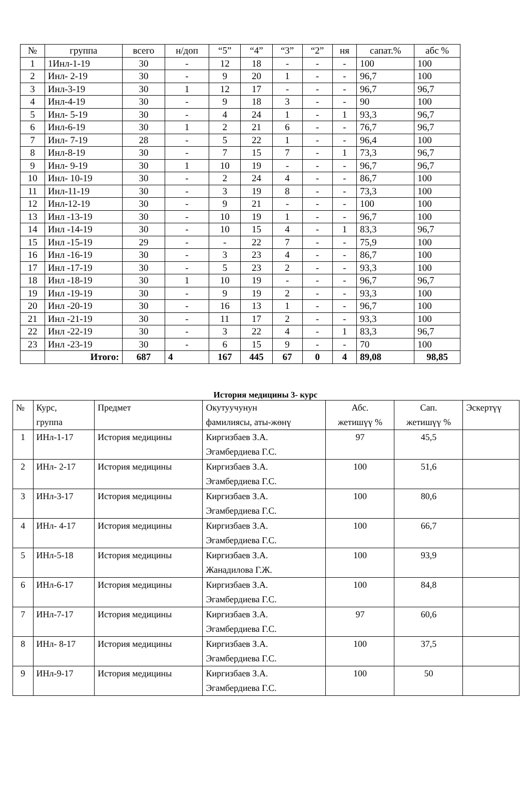| № | группа | всего | н/доп | “5” | “4” | “3” | “2” | ня | сапат.% | абс % |
| --- | --- | --- | --- | --- | --- | --- | --- | --- | --- | --- |
| 1 | 1Инл-1-19 | 30 | - | 12 | 18 | - | - | - | 100 | 100 |
| 2 | Инл- 2-19 | 30 | - | 9 | 20 | 1 | - | - | 96,7 | 100 |
| 3 | Инл-3-19 | 30 | 1 | 12 | 17 | - | - | - | 96,7 | 96,7 |
| 4 | Инл-4-19 | 30 | - | 9 | 18 | 3 | - | - | 90 | 100 |
| 5 | Инл- 5-19 | 30 | - | 4 | 24 | 1 | - | 1 | 93,3 | 96,7 |
| 6 | Инл-6-19 | 30 | 1 | 2 | 21 | 6 | - | - | 76,7 | 96,7 |
| 7 | Инл- 7-19 | 28 | - | 5 | 22 | 1 | - | - | 96,4 | 100 |
| 8 | Инл-8-19 | 30 | - | 7 | 15 | 7 | - | 1 | 73,3 | 96,7 |
| 9 | Инл- 9-19 | 30 | 1 | 10 | 19 | - | - | - | 96,7 | 96,7 |
| 10 | Инл- 10-19 | 30 | - | 2 | 24 | 4 | - | - | 86,7 | 100 |
| 11 | Инл-11-19 | 30 | - | 3 | 19 | 8 | - | - | 73,3 | 100 |
| 12 | Инл-12-19 | 30 | - | 9 | 21 | - | - | - | 100 | 100 |
| 13 | Инл -13-19 | 30 | - | 10 | 19 | 1 | - | - | 96,7 | 100 |
| 14 | Инл -14-19 | 30 | - | 10 | 15 | 4 | - | 1 | 83,3 | 96,7 |
| 15 | Инл -15-19 | 29 | - | - | 22 | 7 | - | - | 75,9 | 100 |
| 16 | Инл -16-19 | 30 | - | 3 | 23 | 4 | - | - | 86,7 | 100 |
| 17 | Инл -17-19 | 30 | - | 5 | 23 | 2 | - | - | 93,3 | 100 |
| 18 | Инл -18-19 | 30 | 1 | 10 | 19 | - | - | - | 96,7 | 96,7 |
| 19 | Инл -19-19 | 30 | - | 9 | 19 | 2 | - | - | 93,3 | 100 |
| 20 | Инл -20-19 | 30 | - | 16 | 13 | 1 | - | - | 96,7 | 100 |
| 21 | Инл -21-19 | 30 | - | 11 | 17 | 2 | - | - | 93,3 | 100 |
| 22 | Инл -22-19 | 30 | - | 3 | 22 | 4 | - | 1 | 83,3 | 96,7 |
| 23 | Инл -23-19 | 30 | - | 6 | 15 | 9 | - | - | 70 | 100 |
| | Итого: | 687 | 4 | 167 | 445 | 67 | 0 | 4 | 89,08 | 98,85 |
История медицины 3- курс
| № | Курс, группа | Предмет | Окутуучунун фамилиясы, аты-жөнү | Абс. жетишүү % | Сап. жетишүү % | Эскертүү |
| --- | --- | --- | --- | --- | --- | --- |
| 1 | ИНл-1-17 | История медицины | Киргизбаев З.А. Эгамбердиева Г.С. | 97 | 45,5 | |
| 2 | ИНл- 2-17 | История медицины | Киргизбаев З.А. Эгамбердиева Г.С. | 100 | 51,6 | |
| 3 | ИНл-3-17 | История медицины | Киргизбаев З.А. Эгамбердиева Г.С. | 100 | 80,6 | |
| 4 | ИНл- 4-17 | История медицины | Киргизбаев З.А. Эгамбердиева Г.С. | 100 | 66,7 | |
| 5 | ИНл-5-18 | История медицины | Киргизбаев З.А. Жанадилова Г.Ж. | 100 | 93,9 | |
| 6 | ИНл-6-17 | История медицины | Киргизбаев З.А. Эгамбердиева Г.С. | 100 | 84,8 | |
| 7 | ИНл-7-17 | История медицины | Киргизбаев З.А. Эгамбердиева Г.С. | 97 | 60,6 | |
| 8 | ИНл- 8-17 | История медицины | Киргизбаев З.А. Эгамбердиева Г.С. | 100 | 37,5 | |
| 9 | ИНл-9-17 | История медицины | Киргизбаев З.А. Эгамбердиева Г.С. | 100 | 50 | |